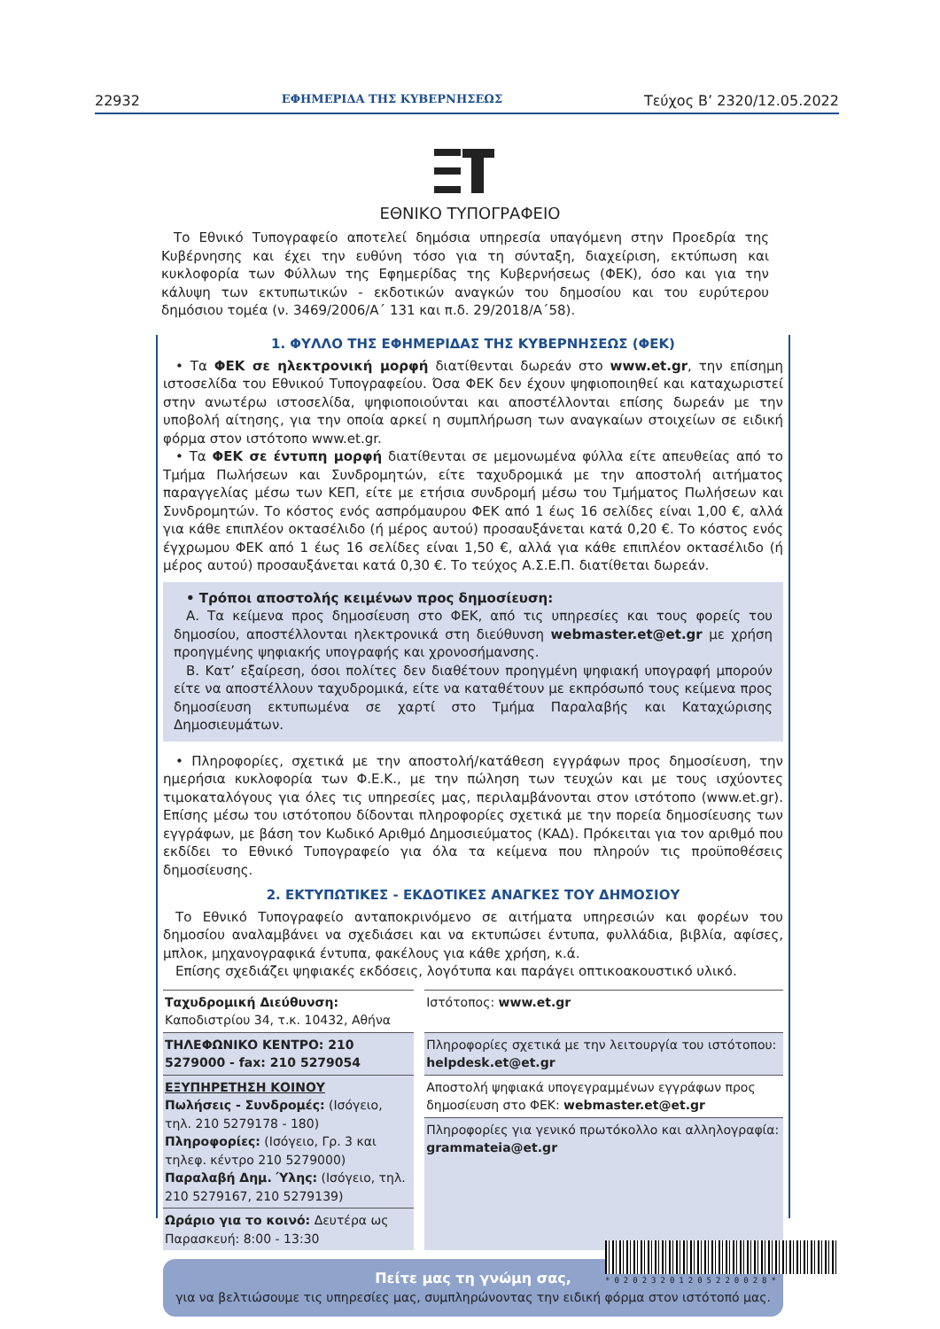22932 ΕΦΗΜΕΡΙΔΑ ΤΗΣ ΚΥΒΕΡΝΗΣΕΩΣ Τεύχος B’ 2320/12.05.2022
ΕΘΝΙΚΟ ΤΥΠΟΓΡΑΦΕΙΟ
Το Εθνικό Τυπογραφείο αποτελεί δημόσια υπηρεσία υπαγόμενη στην Προεδρία της Κυβέρνησης και έχει την ευθύνη τόσο για τη σύνταξη, διαχείριση, εκτύπωση και κυκλοφορία των Φύλλων της Εφημερίδας της Κυβερνήσεως (ΦΕΚ), όσο και για την κάλυψη των εκτυπωτικών - εκδοτικών αναγκών του δημοσίου και του ευρύτερου δημόσιου τομέα (ν. 3469/2006/Α΄ 131 και π.δ. 29/2018/Α΄58).
1. ΦΥΛΛΟ ΤΗΣ ΕΦΗΜΕΡΙΔΑΣ ΤΗΣ ΚΥΒΕΡΝΗΣΕΩΣ (ΦΕΚ)
• Τα ΦΕΚ σε ηλεκτρονική μορφή διατίθενται δωρεάν στο www.et.gr, την επίσημη ιστοσελίδα του Εθνικού Τυπογραφείου. Όσα ΦΕΚ δεν έχουν ψηφιοποιηθεί και καταχωριστεί στην ανωτέρω ιστοσελίδα, ψηφιοποιούνται και αποστέλλονται επίσης δωρεάν με την υποβολή αίτησης, για την οποία αρκεί η συμπλήρωση των αναγκαίων στοιχείων σε ειδική φόρμα στον ιστότοπο www.et.gr.
• Τα ΦΕΚ σε έντυπη μορφή διατίθενται σε μεμονωμένα φύλλα είτε απευθείας από το Τμήμα Πωλήσεων και Συνδρομητών, είτε ταχυδρομικά με την αποστολή αιτήματος παραγγελίας μέσω των ΚΕΠ, είτε με ετήσια συνδρομή μέσω του Τμήματος Πωλήσεων και Συνδρομητών. Το κόστος ενός ασπρόμαυρου ΦΕΚ από 1 έως 16 σελίδες είναι 1,00 €, αλλά για κάθε επιπλέον οκτασέλιδο (ή μέρος αυτού) προσαυξάνεται κατά 0,20 €. Το κόστος ενός έγχρωμου ΦΕΚ από 1 έως 16 σελίδες είναι 1,50 €, αλλά για κάθε επιπλέον οκτασέλιδο (ή μέρος αυτού) προσαυξάνεται κατά 0,30 €. Το τεύχος Α.Σ.Ε.Π. διατίθεται δωρεάν.
• Τρόποι αποστολής κειμένων προς δημοσίευση:
Α. Τα κείμενα προς δημοσίευση στο ΦΕΚ, από τις υπηρεσίες και τους φορείς του δημοσίου, αποστέλλονται ηλεκτρονικά στη διεύθυνση webmaster.et@et.gr με χρήση προηγμένης ψηφιακής υπογραφής και χρονοσήμανσης.
Β. Κατ’ εξαίρεση, όσοι πολίτες δεν διαθέτουν προηγμένη ψηφιακή υπογραφή μπορούν είτε να αποστέλλουν ταχυδρομικά, είτε να καταθέτουν με εκπρόσωπό τους κείμενα προς δημοσίευση εκτυπωμένα σε χαρτί στο Τμήμα Παραλαβής και Καταχώρισης Δημοσιευμάτων.
• Πληροφορίες, σχετικά με την αποστολή/κατάθεση εγγράφων προς δημοσίευση, την ημερήσια κυκλοφορία των Φ.Ε.Κ., με την πώληση των τευχών και με τους ισχύοντες τιμοκαταλόγους για όλες τις υπηρεσίες μας, περιλαμβάνονται στον ιστότοπο (www.et.gr). Επίσης μέσω του ιστότοπου δίδονται πληροφορίες σχετικά με την πορεία δημοσίευσης των εγγράφων, με βάση τον Κωδικό Αριθμό Δημοσιεύματος (ΚΑΔ). Πρόκειται για τον αριθμό που εκδίδει το Εθνικό Τυπογραφείο για όλα τα κείμενα που πληρούν τις προϋποθέσεις δημοσίευσης.
2. ΕΚΤΥΠΩΤΙΚΕΣ - ΕΚΔΟΤΙΚΕΣ ΑΝΑΓΚΕΣ ΤΟΥ ΔΗΜΟΣΙΟΥ
Το Εθνικό Τυπογραφείο ανταποκρινόμενο σε αιτήματα υπηρεσιών και φορέων του δημοσίου αναλαμβάνει να σχεδιάσει και να εκτυπώσει έντυπα, φυλλάδια, βιβλία, αφίσες, μπλοκ, μηχανογραφικά έντυπα, φακέλους για κάθε χρήση, κ.ά.
Επίσης σχεδιάζει ψηφιακές εκδόσεις, λογότυπα και παράγει οπτικοακουστικό υλικό.
| Ταχυδρομική Διεύθυνση: Καποδιστρίου 34, τ.κ. 10432, Αθήνα | | Ιστότοπος: www.et.gr |
| ΤΗΛΕΦΩΝΙΚΟ ΚΕΝΤΡΟ: 210 5279000 - fax: 210 5279054 | | Πληροφορίες σχετικά με την λειτουργία του ιστότοπου: helpdesk.et@et.gr |
| ΕΞΥΠΗΡΕΤΗΣΗ ΚΟΙΝΟΥ Πωλήσεις - Συνδρομές: (Ισόγειο, τηλ. 210 5279178 - 180) Πληροφορίες: (Ισόγειο, Γρ. 3 και τηλεφ. κέντρο 210 5279000) Παραλαβή Δημ. Ύλης: (Ισόγειο, τηλ. 210 5279167, 210 5279139) | | Αποστολή ψηφιακά υπογεγραμμένων εγγράφων προς δημοσίευση στο ΦΕΚ: webmaster.et@et.gr |
| | | Πληροφορίες για γενικό πρωτόκολλο και αλληλογραφία: grammateia@et.gr |
| Ωράριο για το κοινό: Δευτέρα ως Παρασκευή: 8:00 - 13:30 | | |
Πείτε μας τη γνώμη σας,
για να βελτιώσουμε τις υπηρεσίες μας, συμπληρώνοντας την ειδική φόρμα στον ιστότοπό μας.
*02023201205220028*